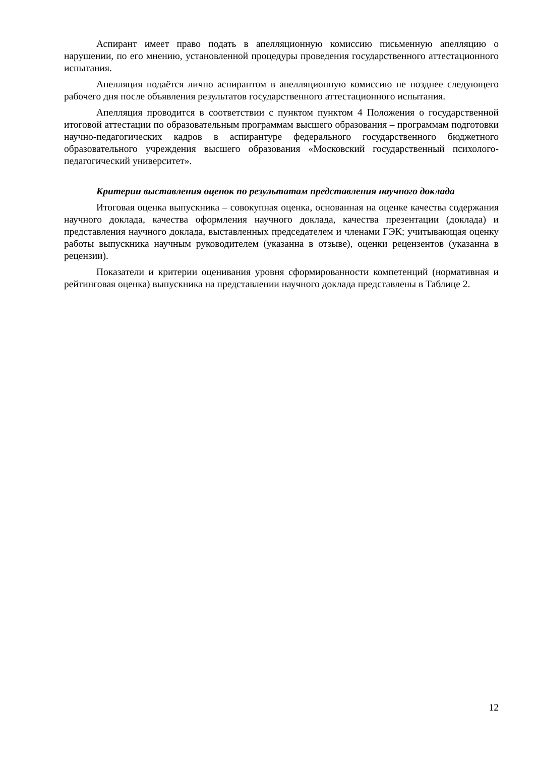Аспирант имеет право подать в апелляционную комиссию письменную апелляцию о нарушении, по его мнению, установленной процедуры проведения государственного аттестационного испытания.
Апелляция подаётся лично аспирантом в апелляционную комиссию не позднее следующего рабочего дня после объявления результатов государственного аттестационного испытания.
Апелляция проводится в соответствии с пунктом пунктом 4 Положения о государственной итоговой аттестации по образовательным программам высшего образования – программам подготовки научно-педагогических кадров в аспирантуре федерального государственного бюджетного образовательного учреждения высшего образования «Московский государственный психолого-педагогический университет».
Критерии выставления оценок по результатам представления научного доклада
Итоговая оценка выпускника – совокупная оценка, основанная на оценке качества содержания научного доклада, качества оформления научного доклада, качества презентации (доклада) и представления научного доклада, выставленных председателем и членами ГЭК; учитывающая оценку работы выпускника научным руководителем (указанна в отзыве), оценки рецензентов (указанна в рецензии).
Показатели и критерии оценивания уровня сформированности компетенций (нормативная и рейтинговая оценка) выпускника на представлении научного доклада представлены в Таблице 2.
12